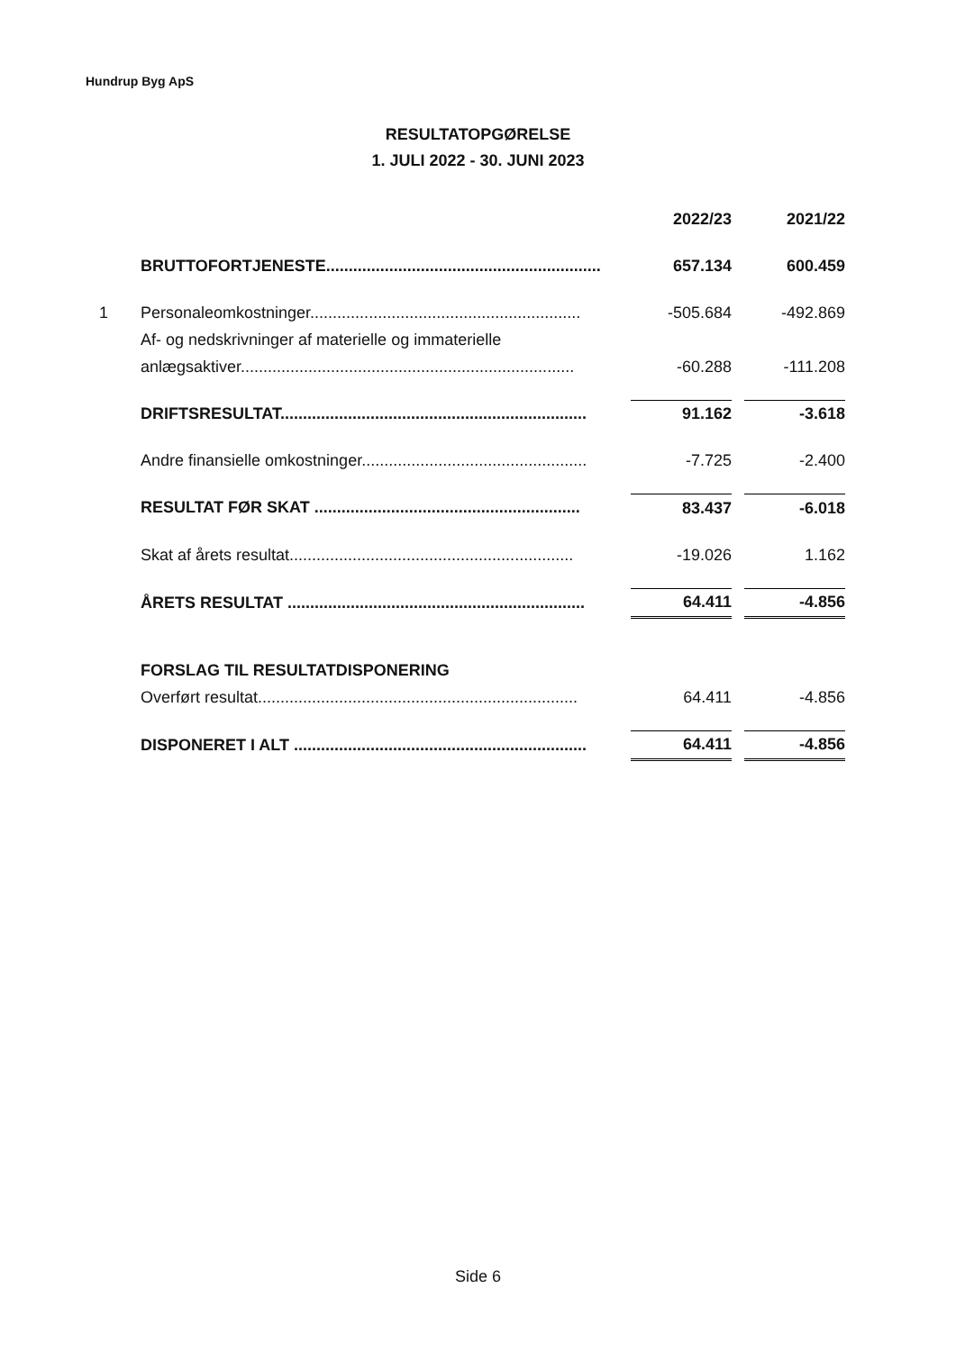Hundrup Byg ApS
RESULTATOPGØRELSE
1. JULI 2022 - 30. JUNI 2023
| | | 2022/23 | | 2021/22 |
| --- | --- | --- | --- | --- |
| | BRUTTOFORTJENESTE............................................................. | 657.134 | | 600.459 |
| 1 | Personaleomkostninger............................................................ | -505.684 | | -492.869 |
| | Af- og nedskrivninger af materielle og immaterielle | | | |
| | anlægsaktiver.......................................................................... | -60.288 | | -111.208 |
| | DRIFTSRESULTAT.................................................................... | 91.162 | | -3.618 |
| | Andre finansielle omkostninger.................................................. | -7.725 | | -2.400 |
| | RESULTAT FØR SKAT ........................................................... | 83.437 | | -6.018 |
| | Skat af årets resultat............................................................... | -19.026 | | 1.162 |
| | ÅRETS RESULTAT .................................................................. | 64.411 | | -4.856 |
| | FORSLAG TIL RESULTATDISPONERING | | | |
| | Overført resultat....................................................................... | 64.411 | | -4.856 |
| | DISPONERET I ALT ................................................................. | 64.411 | | -4.856 |
Side 6